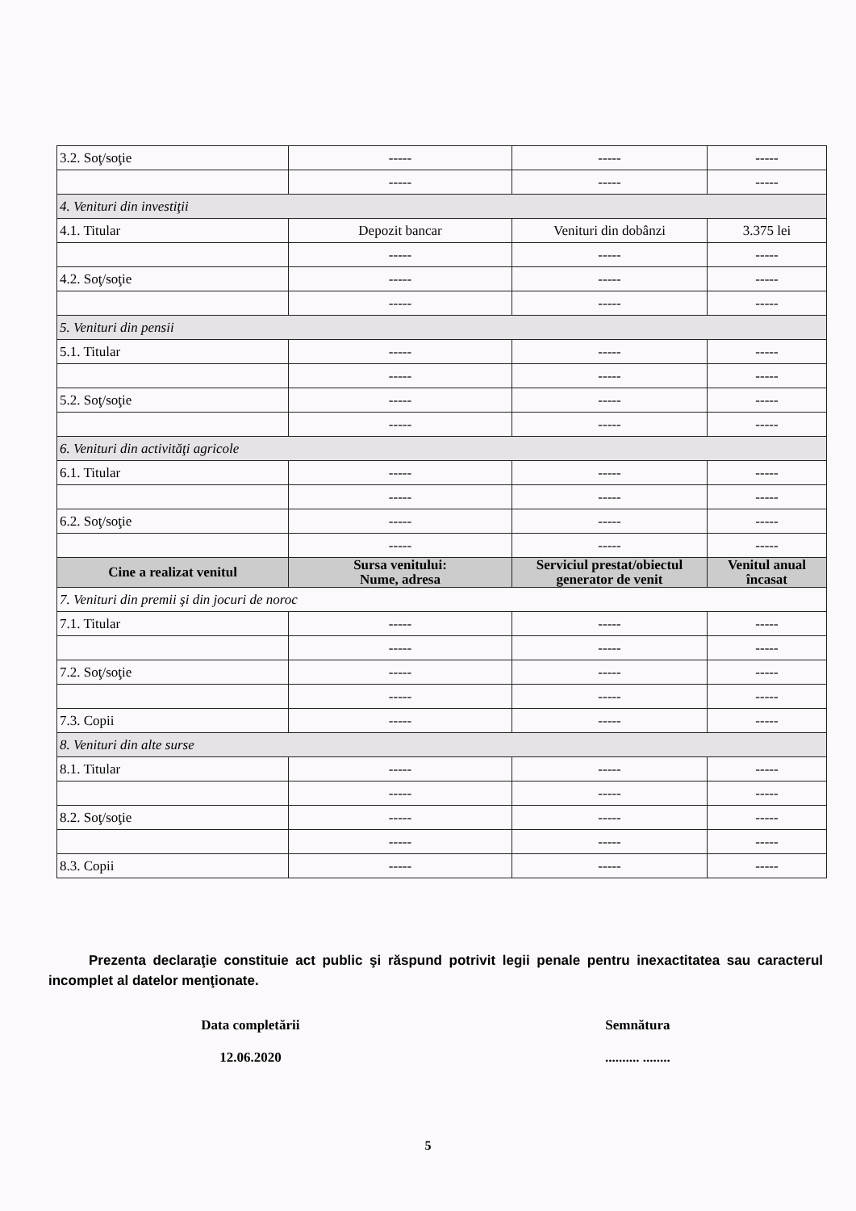| 3.2. Soţ/soţie | ----- | ----- | ----- |
| | ----- | ----- | ----- |
| 4. Venituri din investiţii | | | |
| 4.1. Titular | Depozit bancar | Venituri din dobânzi | 3.375 lei |
| | ----- | ----- | ----- |
| 4.2. Soţ/soţie | ----- | ----- | ----- |
| | ----- | ----- | ----- |
| 5. Venituri din pensii | | | |
| 5.1. Titular | ----- | ----- | ----- |
| | ----- | ----- | ----- |
| 5.2. Soţ/soţie | ----- | ----- | ----- |
| | ----- | ----- | ----- |
| 6. Venituri din activităţi agricole | | | |
| 6.1. Titular | ----- | ----- | ----- |
| | ----- | ----- | ----- |
| 6.2. Soţ/soţie | ----- | ----- | ----- |
| | ----- | ----- | ----- |
| Cine a realizat venitul | Sursa venitului: Nume, adresa | Serviciul prestat/obiectul generator de venit | Venitul anual încasat |
| 7. Venituri din premii şi din jocuri de noroc | | | |
| 7.1. Titular | ----- | ----- | ----- |
| | ----- | ----- | ----- |
| 7.2. Soţ/soţie | ----- | ----- | ----- |
| | ----- | ----- | ----- |
| 7.3. Copii | ----- | ----- | ----- |
| 8. Venituri din alte surse | | | |
| 8.1. Titular | ----- | ----- | ----- |
| | ----- | ----- | ----- |
| 8.2. Soţ/soţie | ----- | ----- | ----- |
| | ----- | ----- | ----- |
| 8.3. Copii | ----- | ----- | ----- |
Prezenta declaraţie constituie act public şi răspund potrivit legii penale pentru inexactitatea sau caracterul incomplet al datelor menţionate.
Data completării
12.06.2020
Semnătura
.......... ........
5